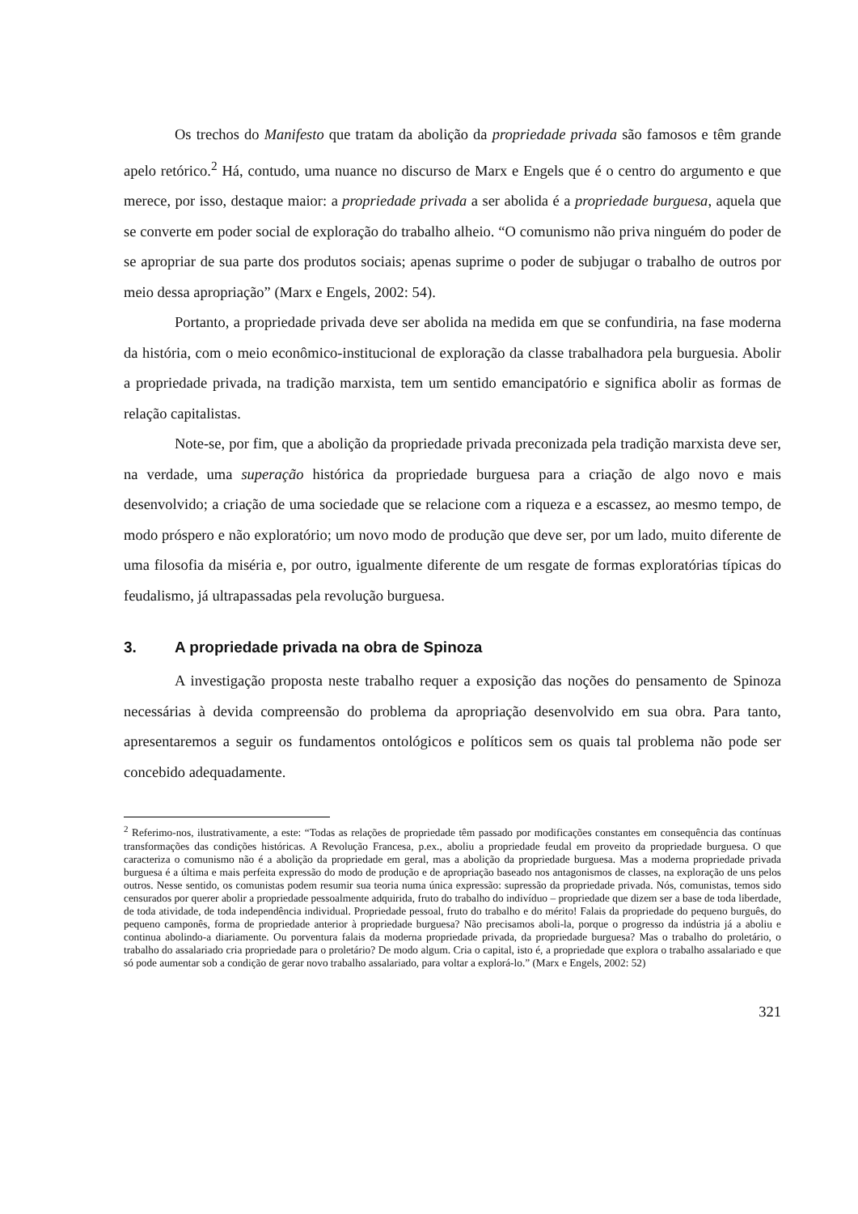Os trechos do Manifesto que tratam da abolição da propriedade privada são famosos e têm grande apelo retórico.<sup>2</sup> Há, contudo, uma nuance no discurso de Marx e Engels que é o centro do argumento e que merece, por isso, destaque maior: a propriedade privada a ser abolida é a propriedade burguesa, aquela que se converte em poder social de exploração do trabalho alheio. “O comunismo não priva ninguém do poder de se apropriar de sua parte dos produtos sociais; apenas suprime o poder de subjugar o trabalho de outros por meio dessa apropriação” (Marx e Engels, 2002: 54).
Portanto, a propriedade privada deve ser abolida na medida em que se confundiria, na fase moderna da história, com o meio econômico-institucional de exploração da classe trabalhadora pela burguesia. Abolir a propriedade privada, na tradição marxista, tem um sentido emancipatório e significa abolir as formas de relação capitalistas.
Note-se, por fim, que a abolição da propriedade privada preconizada pela tradição marxista deve ser, na verdade, uma superação histórica da propriedade burguesa para a criação de algo novo e mais desenvolvido; a criação de uma sociedade que se relacione com a riqueza e a escassez, ao mesmo tempo, de modo próspero e não exploratório; um novo modo de produção que deve ser, por um lado, muito diferente de uma filosofia da miséria e, por outro, igualmente diferente de um resgate de formas exploratórias típicas do feudalismo, já ultrapassadas pela revolução burguesa.
3. A propriedade privada na obra de Spinoza
A investigação proposta neste trabalho requer a exposição das noções do pensamento de Spinoza necessárias à devida compreensão do problema da apropriação desenvolvido em sua obra. Para tanto, apresentaremos a seguir os fundamentos ontológicos e políticos sem os quais tal problema não pode ser concebido adequadamente.
<sup>2</sup> Referimo-nos, ilustrativamente, a este: “Todas as relações de propriedade têm passado por modificações constantes em consequência das contínuas transformações das condições históricas. A Revolução Francesa, p.ex., aboliu a propriedade feudal em proveito da propriedade burguesa. O que caracteriza o comunismo não é a abolição da propriedade em geral, mas a abolição da propriedade burguesa. Mas a moderna propriedade privada burguesa é a última e mais perfeita expressão do modo de produção e de apropriação baseado nos antagonismos de classes, na exploração de uns pelos outros. Nesse sentido, os comunistas podem resumir sua teoria numa única expressão: supressão da propriedade privada. Nós, comunistas, temos sido censurados por querer abolir a propriedade pessoalmente adquirida, fruto do trabalho do indivíduo – propriedade que dizem ser a base de toda liberdade, de toda atividade, de toda independência individual. Propriedade pessoal, fruto do trabalho e do mérito! Falais da propriedade do pequeno burguês, do pequeno camponês, forma de propriedade anterior à propriedade burguesa? Não precisamos aboli-la, porque o progresso da indústria já a aboliu e continua abolindo-a diariamente. Ou porventura falais da moderna propriedade privada, da propriedade burguesa? Mas o trabalho do proletário, o trabalho do assalariado cria propriedade para o proletário? De modo algum. Cria o capital, isto é, a propriedade que explora o trabalho assalariado e que só pode aumentar sob a condição de gerar novo trabalho assalariado, para voltar a explorá-lo.” (Marx e Engels, 2002: 52)
321